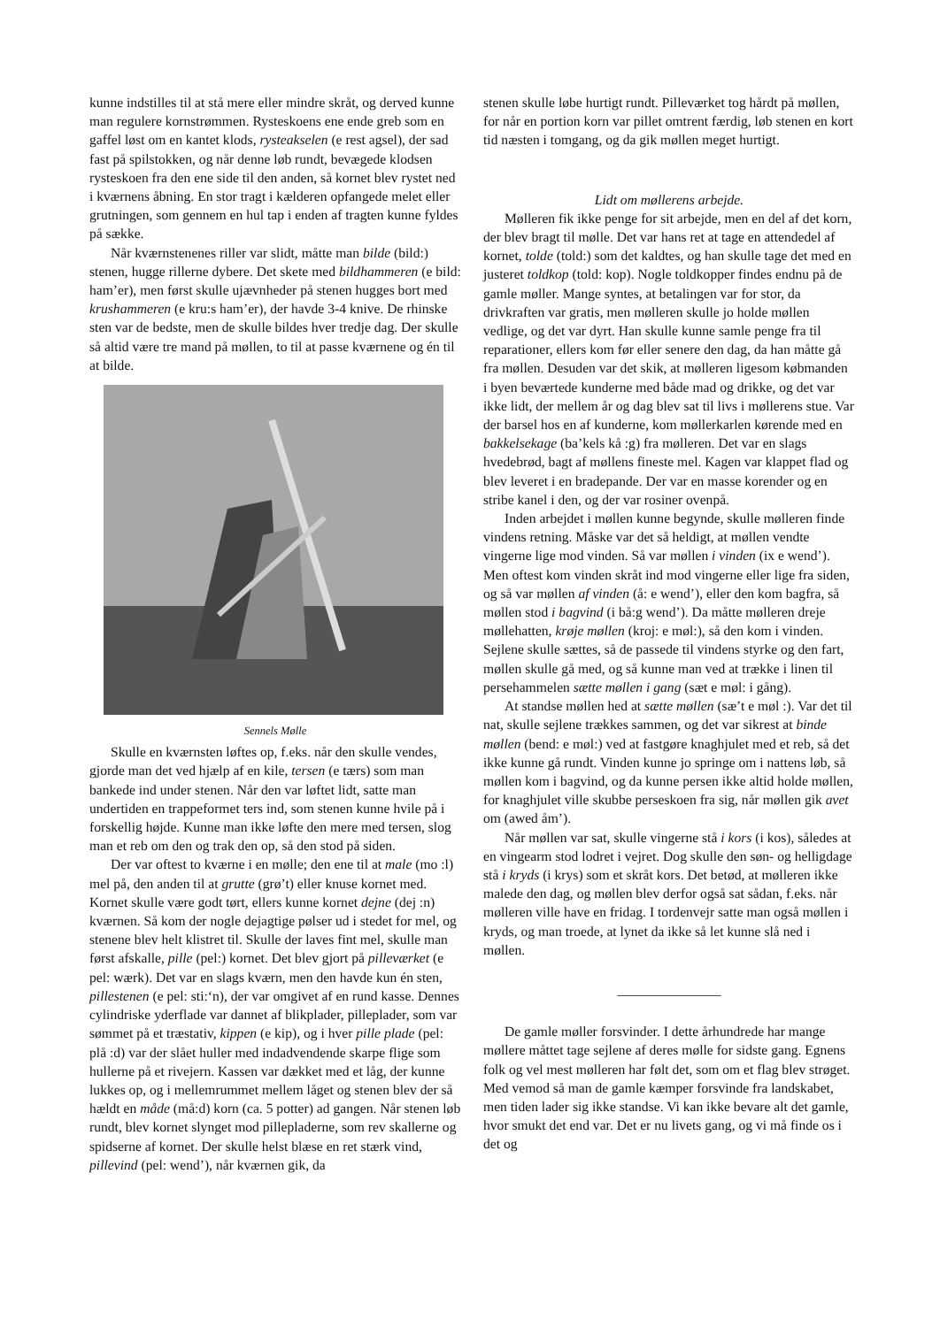kunne indstilles til at stå mere eller mindre skråt, og derved kunne man regulere kornstrømmen. Rysteskoens ene ende greb som en gaffel løst om en kantet klods, rysteakselen (e rest agsel), der sad fast på spilstokken, og når denne løb rundt, bevægede klodsen rysteskoen fra den ene side til den anden, så kornet blev rystet ned i kværnens åbning. En stor tragt i kælderen opfangede melet eller grutningen, som gennem en hul tap i enden af tragten kunne fyldes på sække.
Når kværnstenenes riller var slidt, måtte man bilde (bild:) stenen, hugge rillerne dybere. Det skete med bildhammeren (e bild: ham’er), men først skulle ujævnheder på stenen hugges bort med krushammeren (e kru:s ham’er), der havde 3-4 knive. De rhinske sten var de bedste, men de skulle bildes hver tredje dag. Der skulle så altid være tre mand på møllen, to til at passe kværnene og én til at bilde.
Sennels Mølle
Skulle en kværnsten løftes op, f.eks. når den skulle vendes, gjorde man det ved hjælp af en kile, tersen (e tærs) som man bankede ind under stenen. Når den var løftet lidt, satte man undertiden en trappeformet ters ind, som stenen kunne hvile på i forskellig højde. Kunne man ikke løfte den mere med tersen, slog man et reb om den og trak den op, så den stod på siden.
Der var oftest to kværne i en mølle; den ene til at male (mo :l) mel på, den anden til at grutte (grø’t) eller knuse kornet med. Kornet skulle være godt tørt, ellers kunne kornet dejne (dej :n) kværnen. Så kom der nogle dejagtige pølser ud i stedet for mel, og stenene blev helt klistret til. Skulle der laves fint mel, skulle man først afskalle, pille (pel:) kornet. Det blev gjort på pilleværket (e pel: wærk). Det var en slags kværn, men den havde kun én sten, pillestenen (e pel: sti:‘n), der var omgivet af en rund kasse. Dennes cylindriske yderflade var dannet af blikplader, pilleplader, som var sømmet på et træstativ, kippen (e kip), og i hver pille plade (pel: plå :d) var der slået huller med indadvendende skarpe flige som hullerne på et rivejern. Kassen var dækket med et låg, der kunne lukkes op, og i mellemrummet mellem låget og stenen blev der så hældt en måde (må:d) korn (ca. 5 potter) ad gangen. Når stenen løb rundt, blev kornet slynget mod pillepladerne, som rev skallerne og spidserne af kornet. Der skulle helst blæse en ret stærk vind, pillevind (pel: wend’), når kværnen gik, da
stenen skulle løbe hurtigt rundt. Pilleværket tog hårdt på møllen, for når en portion korn var pillet omtrent færdig, løb stenen en kort tid næsten i tomgang, og da gik møllen meget hurtigt.
Lidt om møllerens arbejde.
Mølleren fik ikke penge for sit arbejde, men en del af det korn, der blev bragt til mølle. Det var hans ret at tage en attendedel af kornet, tolde (told:) som det kaldtes, og han skulle tage det med en justeret toldkop (told: kop). Nogle toldkopper findes endnu på de gamle møller. Mange syntes, at betalingen var for stor, da drivkraften var gratis, men mølleren skulle jo holde møllen vedlige, og det var dyrt. Han skulle kunne samle penge fra til reparationer, ellers kom før eller senere den dag, da han måtte gå fra møllen. Desuden var det skik, at mølleren ligesom købmanden i byen beværtede kunderne med både mad og drikke, og det var ikke lidt, der mellem år og dag blev sat til livs i møllerens stue. Var der barsel hos en af kunderne, kom møllerkarlen kørende med en bakkelsekage (ba’kels kå :g) fra mølleren. Det var en slags hvedebrød, bagt af møllens fineste mel. Kagen var klappet flad og blev leveret i en bradepande. Der var en masse korender og en stribe kanel i den, og der var rosiner ovenpå.
Inden arbejdet i møllen kunne begynde, skulle mølleren finde vindens retning. Måske var det så heldigt, at møllen vendte vingerne lige mod vinden. Så var møllen i vinden (ix e wend’). Men oftest kom vinden skråt ind mod vingerne eller lige fra siden, og så var møllen af vinden (å: e wend’), eller den kom bagfra, så møllen stod i bagvind (i bå:g wend’). Da måtte mølleren dreje møllehatten, krøje møllen (kroj: e møl:), så den kom i vinden. Sejlene skulle sættes, så de passede til vindens styrke og den fart, møllen skulle gå med, og så kunne man ved at trække i linen til persehammelen sætte møllen i gang (sæt e møl: i gång).
At standse møllen hed at sætte møllen (sæ’t e møl :). Var det til nat, skulle sejlene trækkes sammen, og det var sikrest at binde møllen (bend: e møl:) ved at fastgøre knaghjulet med et reb, så det ikke kunne gå rundt. Vinden kunne jo springe om i nattens løb, så møllen kom i bagvind, og da kunne persen ikke altid holde møllen, for knaghjulet ville skubbe perseskoen fra sig, når møllen gik avet om (awed åm’).
Når møllen var sat, skulle vingerne stå i kors (i kos), således at en vingearm stod lodret i vejret. Dog skulle den søn- og helligdage stå i kryds (i krys) som et skråt kors. Det betød, at mølleren ikke malede den dag, og møllen blev derfor også sat sådan, f.eks. når mølleren ville have en fridag. I tordenvejr satte man også møllen i kryds, og man troede, at lynet da ikke så let kunne slå ned i møllen.
_______________
De gamle møller forsvinder. I dette århundrede har mange møllere måttet tage sejlene af deres mølle for sidste gang. Egnens folk og vel mest mølleren har følt det, som om et flag blev strøget. Med vemod så man de gamle kæmper forsvinde fra landskabet, men tiden lader sig ikke standse. Vi kan ikke bevare alt det gamle, hvor smukt det end var. Det er nu livets gang, og vi må finde os i det og